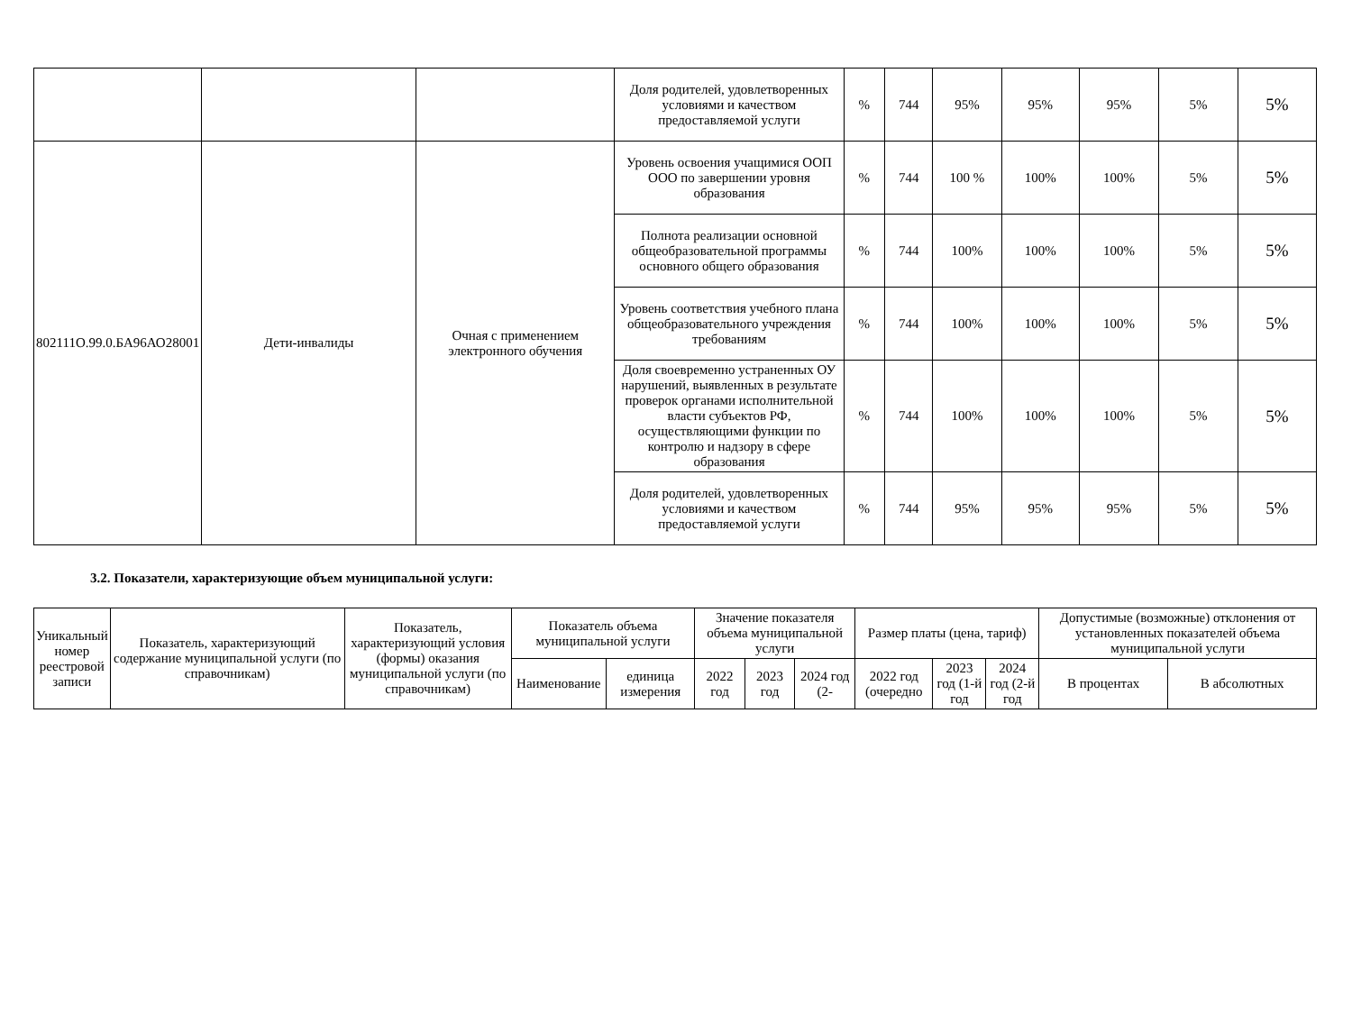| | | | Доля родителей, удовлетворенных условиями и качеством предоставляемой услуги | % | 744 | 95% | 95% | 95% | 5% | 5% |
| 802111О.99.0.БА96АО28001 | Дети-инвалиды | Очная с применением электронного обучения | Уровень освоения учащимися ООП ООО по завершении уровня образования | % | 744 | 100 % | 100% | 100% | 5% | 5% |
| | | | Полнота реализации основной общеобразовательной программы основного общего образования | % | 744 | 100% | 100% | 100% | 5% | 5% |
| | | | Уровень соответствия учебного плана общеобразовательного учреждения требованиям | % | 744 | 100% | 100% | 100% | 5% | 5% |
| | | | Доля своевременно устраненных ОУ нарушений, выявленных в результате проверок органами исполнительной власти субъектов РФ, осуществляющими функции по контролю и надзору в сфере образования | % | 744 | 100% | 100% | 100% | 5% | 5% |
| | | | Доля родителей, удовлетворенных условиями и качеством предоставляемой услуги | % | 744 | 95% | 95% | 95% | 5% | 5% |
3.2. Показатели, характеризующие объем муниципальной услуги:
| Уникальный номер реестровой записи | Показатель, характеризующий содержание муниципальной услуги (по справочникам) | Показатель, характеризующий условия (формы) оказания муниципальной услуги (по справочникам) | Показатель объема муниципальной услуги | | Значение показателя объема муниципальной услуги | | | Размер платы (цена, тариф) | | | Допустимые (возможные) отклонения от установленных показателей объема муниципальной услуги | |
| --- | --- | --- | --- | --- | --- | --- | --- | --- | --- | --- | --- | --- |
| | | | Наименование | единица измерения | 2022 год | 2023 год | 2024 год (2- | 2022 год (очередно | 2023 год (1-й год | 2024 год (2-й год | В процентах | В абсолютных |